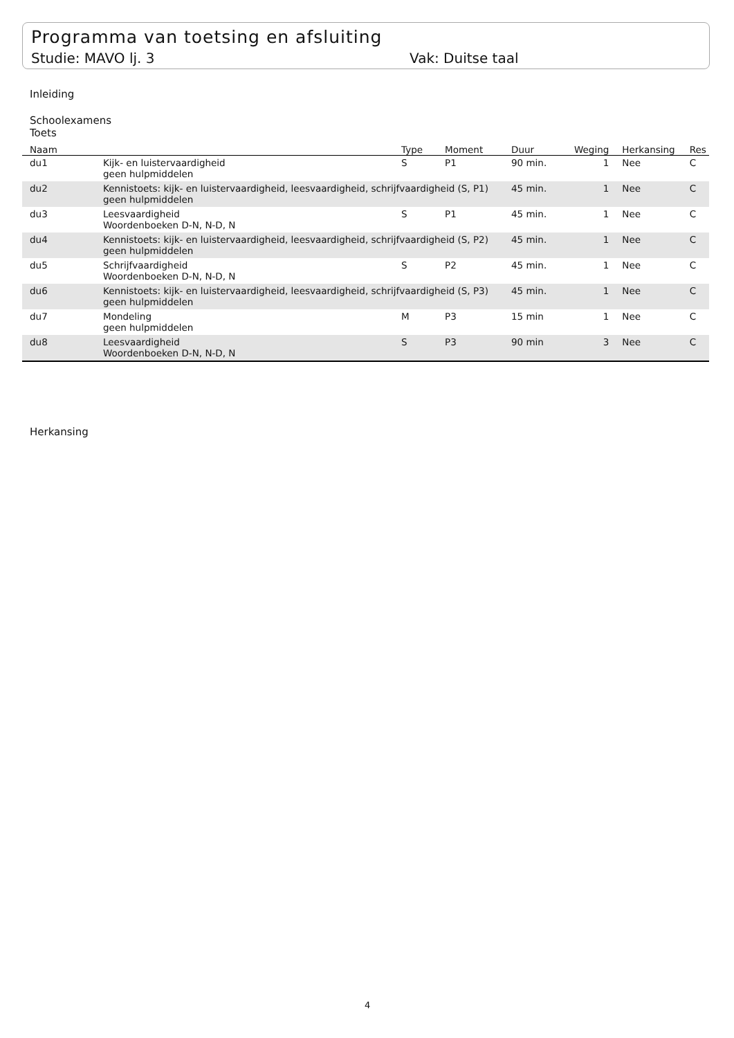Programma van toetsing en afsluiting
Studie: MAVO lj. 3 Vak: Duitse taal
Inleiding
Schoolexamens
Toets
| Naam | | Type | Moment | Duur | Weging | Herkansing | Res |
| --- | --- | --- | --- | --- | --- | --- | --- |
| du1 | Kijk- en luistervaardigheid geen hulpmiddelen | S | P1 | 90 min. | 1 | Nee | C |
| du2 | Kennistoets: kijk- en luistervaardigheid, leesvaardigheid, schrijfvaardigheid (S, P1) geen hulpmiddelen | | | 45 min. | 1 | Nee | C |
| du3 | Leesvaardigheid Woordenboeken D-N, N-D, N | S | P1 | 45 min. | 1 | Nee | C |
| du4 | Kennistoets: kijk- en luistervaardigheid, leesvaardigheid, schrijfvaardigheid (S, P2) geen hulpmiddelen | | | 45 min. | 1 | Nee | C |
| du5 | Schrijfvaardigheid Woordenboeken D-N, N-D, N | S | P2 | 45 min. | 1 | Nee | C |
| du6 | Kennistoets: kijk- en luistervaardigheid, leesvaardigheid, schrijfvaardigheid (S, P3) geen hulpmiddelen | | | 45 min. | 1 | Nee | C |
| du7 | Mondeling geen hulpmiddelen | M | P3 | 15 min | 1 | Nee | C |
| du8 | Leesvaardigheid Woordenboeken D-N, N-D, N | S | P3 | 90 min | 3 | Nee | C |
Herkansing
4